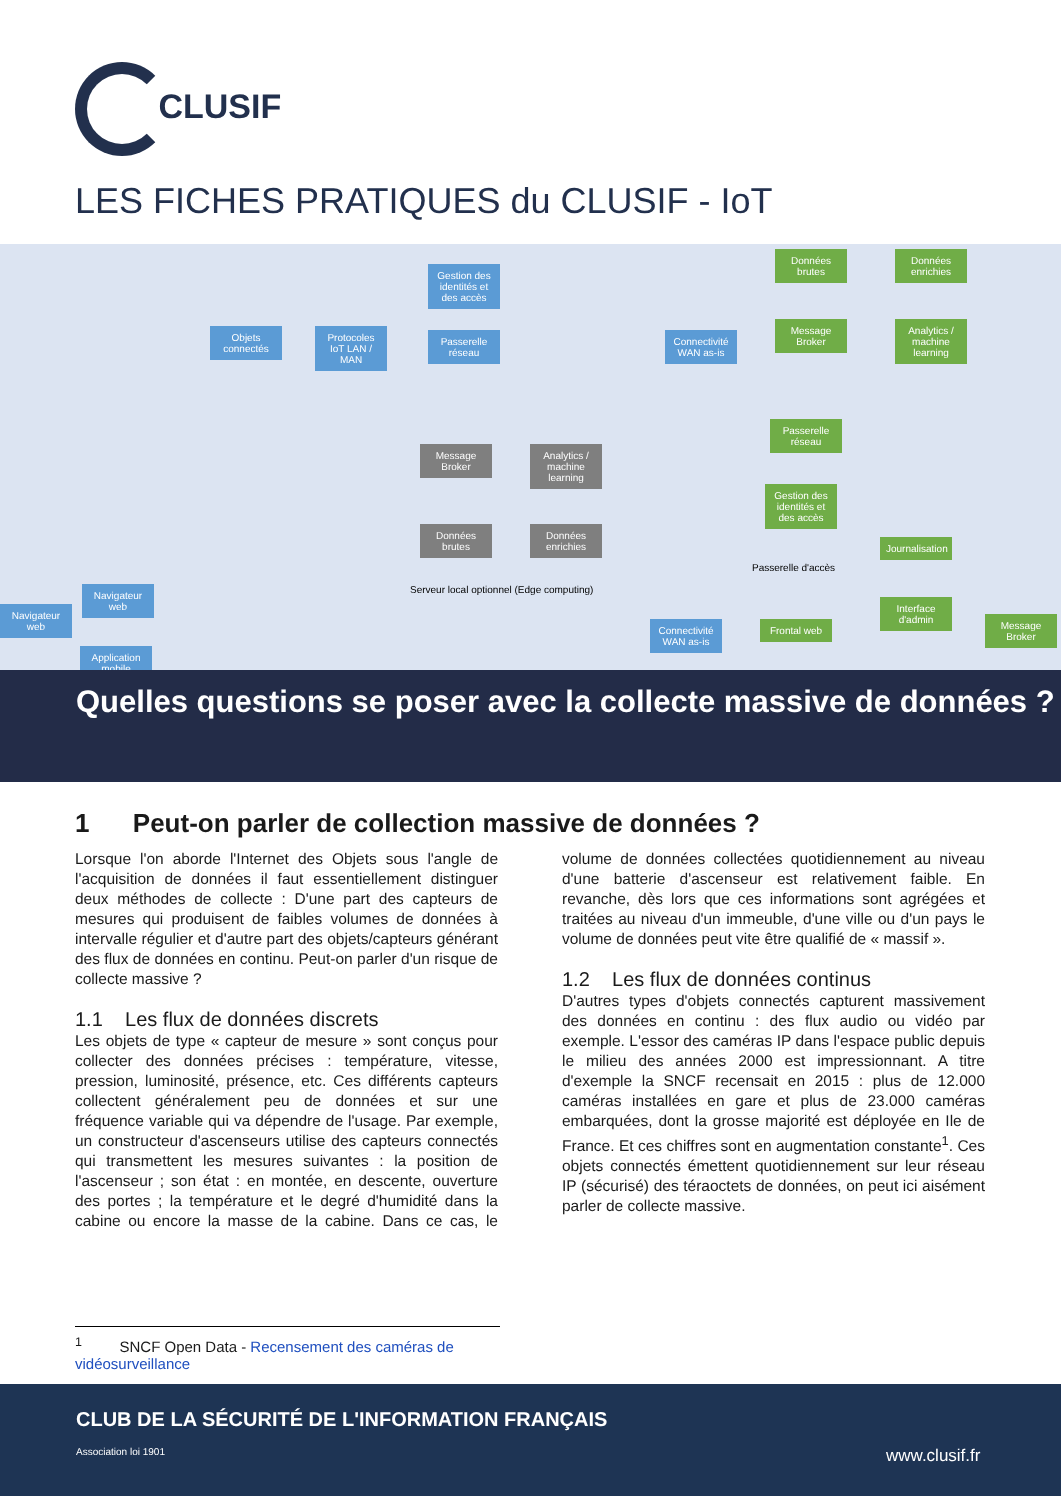CLUSIF
LES FICHES PRATIQUES du CLUSIF - IoT
Objets connectés
Protocoles IoT LAN / MAN
Gestion des identités et des accès
Passerelle réseau
Message Broker
Analytics / machine learning
Données brutes
Données enrichies
Serveur local optionnel (Edge computing)
Connectivité WAN as-is
Données brutes
Données enrichies
Message Broker
Analytics / machine learning
Passerelle réseau
Gestion des identités et des accès
Passerelle d'accès
Journalisation
Interface d'admin
Message Broker
Frontal web
Navigateur web
Navigateur web
Connectivité WAN as-is
Application mobile
Quelles questions se poser avec la collecte massive de données ?
1 Peut-on parler de collection massive de données ?
Lorsque l'on aborde l'Internet des Objets sous l'angle de l'acquisition de données il faut essentiellement distinguer deux méthodes de collecte : D'une part des capteurs de mesures qui produisent de faibles volumes de données à intervalle régulier et d'autre part des objets/capteurs générant des flux de données en continu. Peut-on parler d'un risque de collecte massive ?
1.1 Les flux de données discrets
Les objets de type « capteur de mesure » sont conçus pour collecter des données précises : température, vitesse, pression, luminosité, présence, etc. Ces différents capteurs collectent généralement peu de données et sur une fréquence variable qui va dépendre de l'usage. Par exemple, un constructeur d'ascenseurs utilise des capteurs connectés qui transmettent les mesures suivantes : la position de l'ascenseur ; son état : en montée, en descente, ouverture des portes ; la température et le degré d'humidité dans la cabine ou encore la masse de la cabine. Dans ce cas, le volume de données collectées quotidiennement au niveau d'une batterie d'ascenseur est relativement faible. En revanche, dès lors que ces informations sont agrégées et traitées au niveau d'un immeuble, d'une ville ou d'un pays le volume de données peut vite être qualifié de « massif ».
1.2 Les flux de données continus
D'autres types d'objets connectés capturent massivement des données en continu : des flux audio ou vidéo par exemple. L'essor des caméras IP dans l'espace public depuis le milieu des années 2000 est impressionnant. A titre d'exemple la SNCF recensait en 2015 : plus de 12.000 caméras installées en gare et plus de 23.000 caméras embarquées, dont la grosse majorité est déployée en Ile de France. Et ces chiffres sont en augmentation constante<sup>1</sup>. Ces objets connectés émettent quotidiennement sur leur réseau IP (sécurisé) des téraoctets de données, on peut ici aisément parler de collecte massive.
<sup>1</sup> SNCF Open Data - Recensement des caméras de vidéosurveillance
CLUB DE LA SÉCURITÉ DE L'INFORMATION FRANÇAIS
Association loi 1901 www.clusif.fr